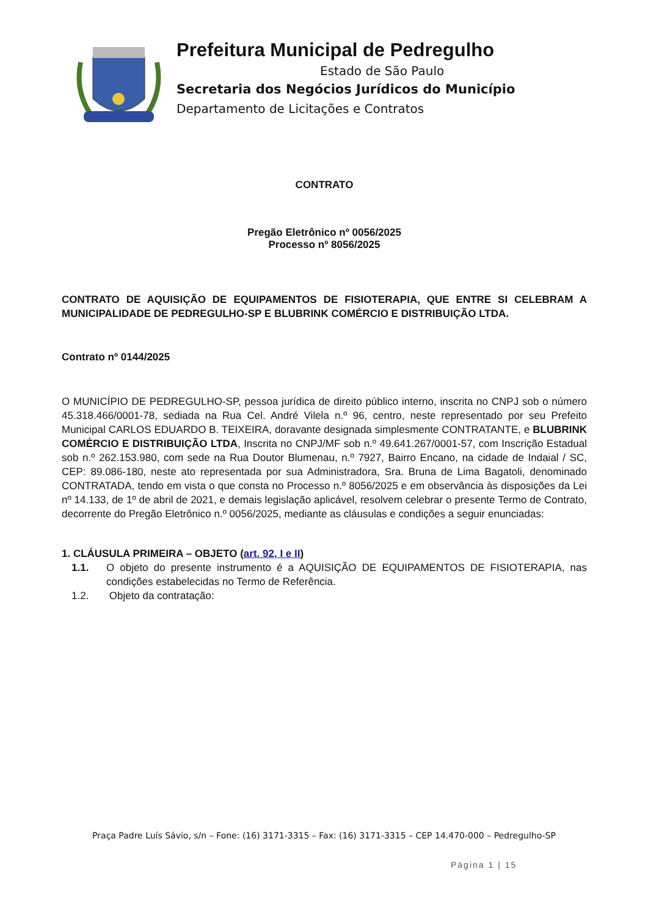Prefeitura Municipal de Pedregulho
Estado de São Paulo
Secretaria dos Negócios Jurídicos do Município
Departamento de Licitações e Contratos
CONTRATO
Pregão Eletrônico nº 0056/2025
Processo nº 8056/2025
CONTRATO DE AQUISIÇÃO DE EQUIPAMENTOS DE FISIOTERAPIA, QUE ENTRE SI CELEBRAM A MUNICIPALIDADE DE PEDREGULHO-SP E BLUBRINK COMÉRCIO E DISTRIBUIÇÃO LTDA.
Contrato nº 0144/2025
O MUNICÍPIO DE PEDREGULHO-SP, pessoa jurídica de direito público interno, inscrita no CNPJ sob o número 45.318.466/0001-78, sediada na Rua Cel. André Vilela n.º 96, centro, neste representado por seu Prefeito Municipal CARLOS EDUARDO B. TEIXEIRA, doravante designada simplesmente CONTRATANTE, e BLUBRINK COMÉRCIO E DISTRIBUIÇÃO LTDA, Inscrita no CNPJ/MF sob n.º 49.641.267/0001-57, com Inscrição Estadual sob n.º 262.153.980, com sede na Rua Doutor Blumenau, n.º 7927, Bairro Encano, na cidade de Indaial / SC, CEP: 89.086-180, neste ato representada por sua Administradora, Sra. Bruna de Lima Bagatoli, denominado CONTRATADA, tendo em vista o que consta no Processo n.º 8056/2025 e em observância às disposições da Lei nº 14.133, de 1º de abril de 2021, e demais legislação aplicável, resolvem celebrar o presente Termo de Contrato, decorrente do Pregão Eletrônico n.º 0056/2025, mediante as cláusulas e condições a seguir enunciadas:
1. CLÁUSULA PRIMEIRA – OBJETO (art. 92, I e II)
1.1. O objeto do presente instrumento é a AQUISIÇÃO DE EQUIPAMENTOS DE FISIOTERAPIA, nas condições estabelecidas no Termo de Referência.
1.2. Objeto da contratação:
Praça Padre Luís Sávio, s/n – Fone: (16) 3171-3315 – Fax: (16) 3171-3315 – CEP 14.470-000 – Pedregulho-SP
Página 1 | 15